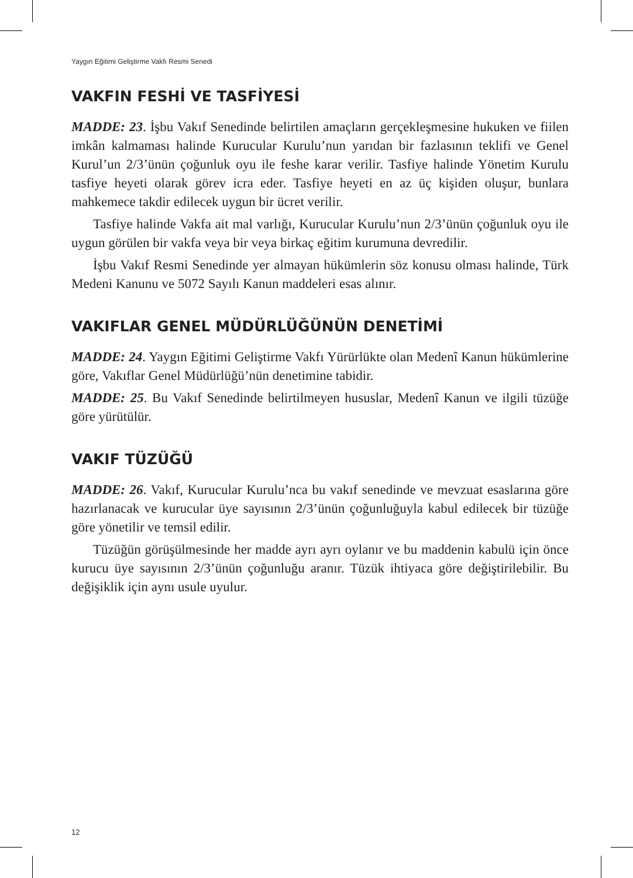Yaygın Eğitimi Geliştirme Vakfı Resmi Senedi
VAKFIN FESHİ VE TASFİYESİ
MADDE: 23. İşbu Vakıf Senedinde belirtilen amaçların gerçekleşmesine hukuken ve fiilen imkân kalmaması halinde Kurucular Kurulu’nun yarıdan bir fazlasının teklifi ve Genel Kurul’un 2/3’ünün çoğunluk oyu ile feshe karar verilir. Tasfiye halinde Yönetim Kurulu tasfiye heyeti olarak görev icra eder. Tasfiye heyeti en az üç kişiden oluşur, bunlara mahkemece takdir edilecek uygun bir ücret verilir.
Tasfiye halinde Vakfa ait mal varlığı, Kurucular Kurulu’nun 2/3’ünün çoğunluk oyu ile uygun görülen bir vakfa veya bir veya birkaç eğitim kurumuna devredilir.
İşbu Vakıf Resmi Senedinde yer almayan hükümlerin söz konusu olması halinde, Türk Medeni Kanunu ve 5072 Sayılı Kanun maddeleri esas alınır.
VAKIFLAR GENEL MÜDÜRLÜĞÜNÜN DENETİMİ
MADDE: 24. Yaygın Eğitimi Geliştirme Vakfı Yürürlükte olan Medenî Kanun hükümlerine göre, Vakıflar Genel Müdürlüğü’nün denetimine tabidir.
MADDE: 25. Bu Vakıf Senedinde belirtilmeyen hususlar, Medenî Kanun ve ilgili tüzüğe göre yürütülür.
VAKIF TÜZÜĞÜ
MADDE: 26. Vakıf, Kurucular Kurulu’nca bu vakıf senedinde ve mevzuat esaslarına göre hazırlanacak ve kurucular üye sayısının 2/3’ünün çoğunluğuyla kabul edilecek bir tüzüğe göre yönetilir ve temsil edilir.
Tüzüğün görüşülmesinde her madde ayrı ayrı oylanır ve bu maddenin kabulü için önce kurucu üye sayısının 2/3’ünün çoğunluğu aranır. Tüzük ihtiyaca göre değiştirilebilir. Bu değişiklik için aynı usule uyulur.
12